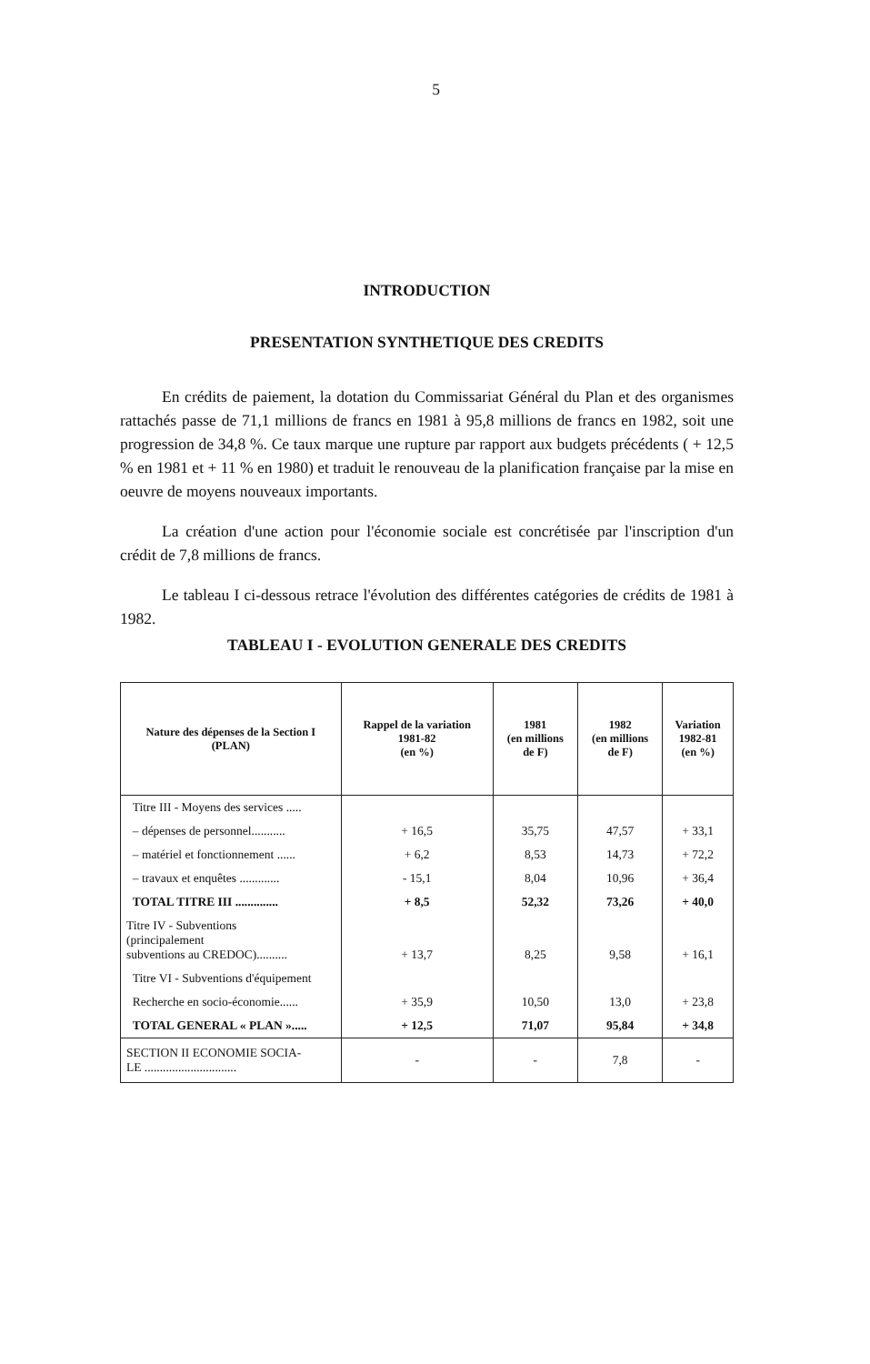5
INTRODUCTION
PRESENTATION SYNTHETIQUE DES CREDITS
En crédits de paiement, la dotation du Commissariat Général du Plan et des organismes rattachés passe de 71,1 millions de francs en 1981 à 95,8 millions de francs en 1982, soit une progression de 34,8 %. Ce taux marque une rupture par rapport aux budgets précédents ( + 12,5 % en 1981 et + 11 % en 1980) et traduit le renouveau de la planification française par la mise en oeuvre de moyens nouveaux importants.
La création d'une action pour l'économie sociale est concrétisée par l'inscription d'un crédit de 7,8 millions de francs.
Le tableau I ci-dessous retrace l'évolution des différentes catégories de crédits de 1981 à 1982.
TABLEAU I - EVOLUTION GENERALE DES CREDITS
| Nature des dépenses de la Section I (PLAN) | Rappel de la variation 1981-82 (en %) | 1981 (en millions de F) | 1982 (en millions de F) | Variation 1982-81 (en %) |
| --- | --- | --- | --- | --- |
| Titre III - Moyens des services ..... | | | | |
| – dépenses de personnel........... | + 16,5 | 35,75 | 47,57 | + 33,1 |
| – matériel et fonctionnement ...... | + 6,2 | 8,53 | 14,73 | + 72,2 |
| – travaux et enquêtes ............. | - 15,1 | 8,04 | 10,96 | + 36,4 |
| TOTAL TITRE III .............. | + 8,5 | 52,32 | 73,26 | + 40,0 |
| Titre IV - Subventions (principalement subventions au CREDOC).......... | + 13,7 | 8,25 | 9,58 | + 16,1 |
| Titre VI - Subventions d'équipement | | | | |
| Recherche en socio-économie...... | + 35,9 | 10,50 | 13,0 | + 23,8 |
| TOTAL GENERAL « PLAN »..... | + 12,5 | 71,07 | 95,84 | + 34,8 |
| SECTION II ECONOMIE SOCIA- LE .............................. | - | - | 7,8 | - |